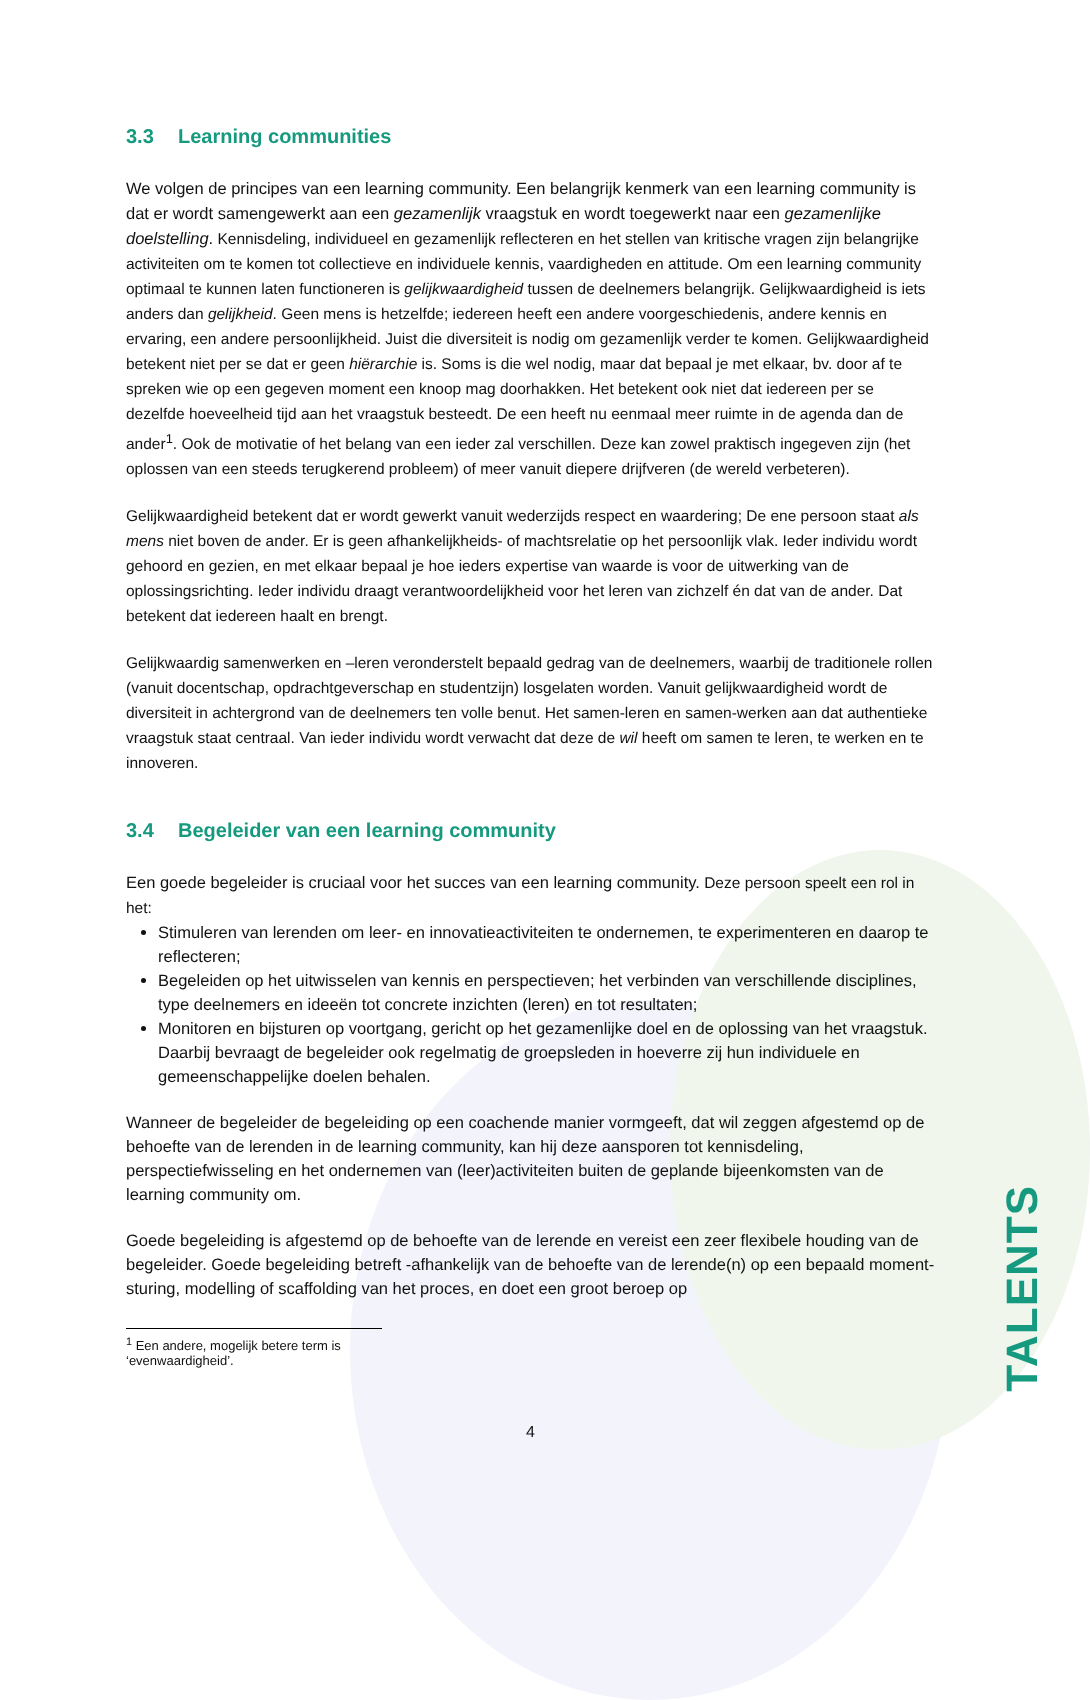3.3 Learning communities
We volgen de principes van een learning community. Een belangrijk kenmerk van een learning community is dat er wordt samengewerkt aan een gezamenlijk vraagstuk en wordt toegewerkt naar een gezamenlijke doelstelling. Kennisdeling, individueel en gezamenlijk reflecteren en het stellen van kritische vragen zijn belangrijke activiteiten om te komen tot collectieve en individuele kennis, vaardigheden en attitude. Om een learning community optimaal te kunnen laten functioneren is gelijkwaardigheid tussen de deelnemers belangrijk. Gelijkwaardigheid is iets anders dan gelijkheid. Geen mens is hetzelfde; iedereen heeft een andere voorgeschiedenis, andere kennis en ervaring, een andere persoonlijkheid. Juist die diversiteit is nodig om gezamenlijk verder te komen. Gelijkwaardigheid betekent niet per se dat er geen hiërarchie is. Soms is die wel nodig, maar dat bepaal je met elkaar, bv. door af te spreken wie op een gegeven moment een knoop mag doorhakken. Het betekent ook niet dat iedereen per se dezelfde hoeveelheid tijd aan het vraagstuk besteedt. De een heeft nu eenmaal meer ruimte in de agenda dan de ander<sup>1</sup>. Ook de motivatie of het belang van een ieder zal verschillen. Deze kan zowel praktisch ingegeven zijn (het oplossen van een steeds terugkerend probleem) of meer vanuit diepere drijfveren (de wereld verbeteren).
Gelijkwaardigheid betekent dat er wordt gewerkt vanuit wederzijds respect en waardering; De ene persoon staat als mens niet boven de ander. Er is geen afhankelijkheids- of machtsrelatie op het persoonlijk vlak. Ieder individu wordt gehoord en gezien, en met elkaar bepaal je hoe ieders expertise van waarde is voor de uitwerking van de oplossingsrichting. Ieder individu draagt verantwoordelijkheid voor het leren van zichzelf én dat van de ander. Dat betekent dat iedereen haalt en brengt.
Gelijkwaardig samenwerken en –leren veronderstelt bepaald gedrag van de deelnemers, waarbij de traditionele rollen (vanuit docentschap, opdrachtgeverschap en studentzijn) losgelaten worden. Vanuit gelijkwaardigheid wordt de diversiteit in achtergrond van de deelnemers ten volle benut. Het samen-leren en samen-werken aan dat authentieke vraagstuk staat centraal. Van ieder individu wordt verwacht dat deze de wil heeft om samen te leren, te werken en te innoveren.
3.4 Begeleider van een learning community
Een goede begeleider is cruciaal voor het succes van een learning community. Deze persoon speelt een rol in het:
Stimuleren van lerenden om leer- en innovatieactiviteiten te ondernemen, te experimenteren en daarop te reflecteren;
Begeleiden op het uitwisselen van kennis en perspectieven; het verbinden van verschillende disciplines, type deelnemers en ideeën tot concrete inzichten (leren) en tot resultaten;
Monitoren en bijsturen op voortgang, gericht op het gezamenlijke doel en de oplossing van het vraagstuk. Daarbij bevraagt de begeleider ook regelmatig de groepsleden in hoeverre zij hun individuele en gemeenschappelijke doelen behalen.
Wanneer de begeleider de begeleiding op een coachende manier vormgeeft, dat wil zeggen afgestemd op de behoefte van de lerenden in de learning community, kan hij deze aansporen tot kennisdeling, perspectiefwisseling en het ondernemen van (leer)activiteiten buiten de geplande bijeenkomsten van de learning community om.
Goede begeleiding is afgestemd op de behoefte van de lerende en vereist een zeer flexibele houding van de begeleider. Goede begeleiding betreft -afhankelijk van de behoefte van de lerende(n) op een bepaald moment- sturing, modelling of scaffolding van het proces, en doet een groot beroep op
<sup>1</sup> Een andere, mogelijk betere term is ‘evenwaardigheid’.
4
TALENTS